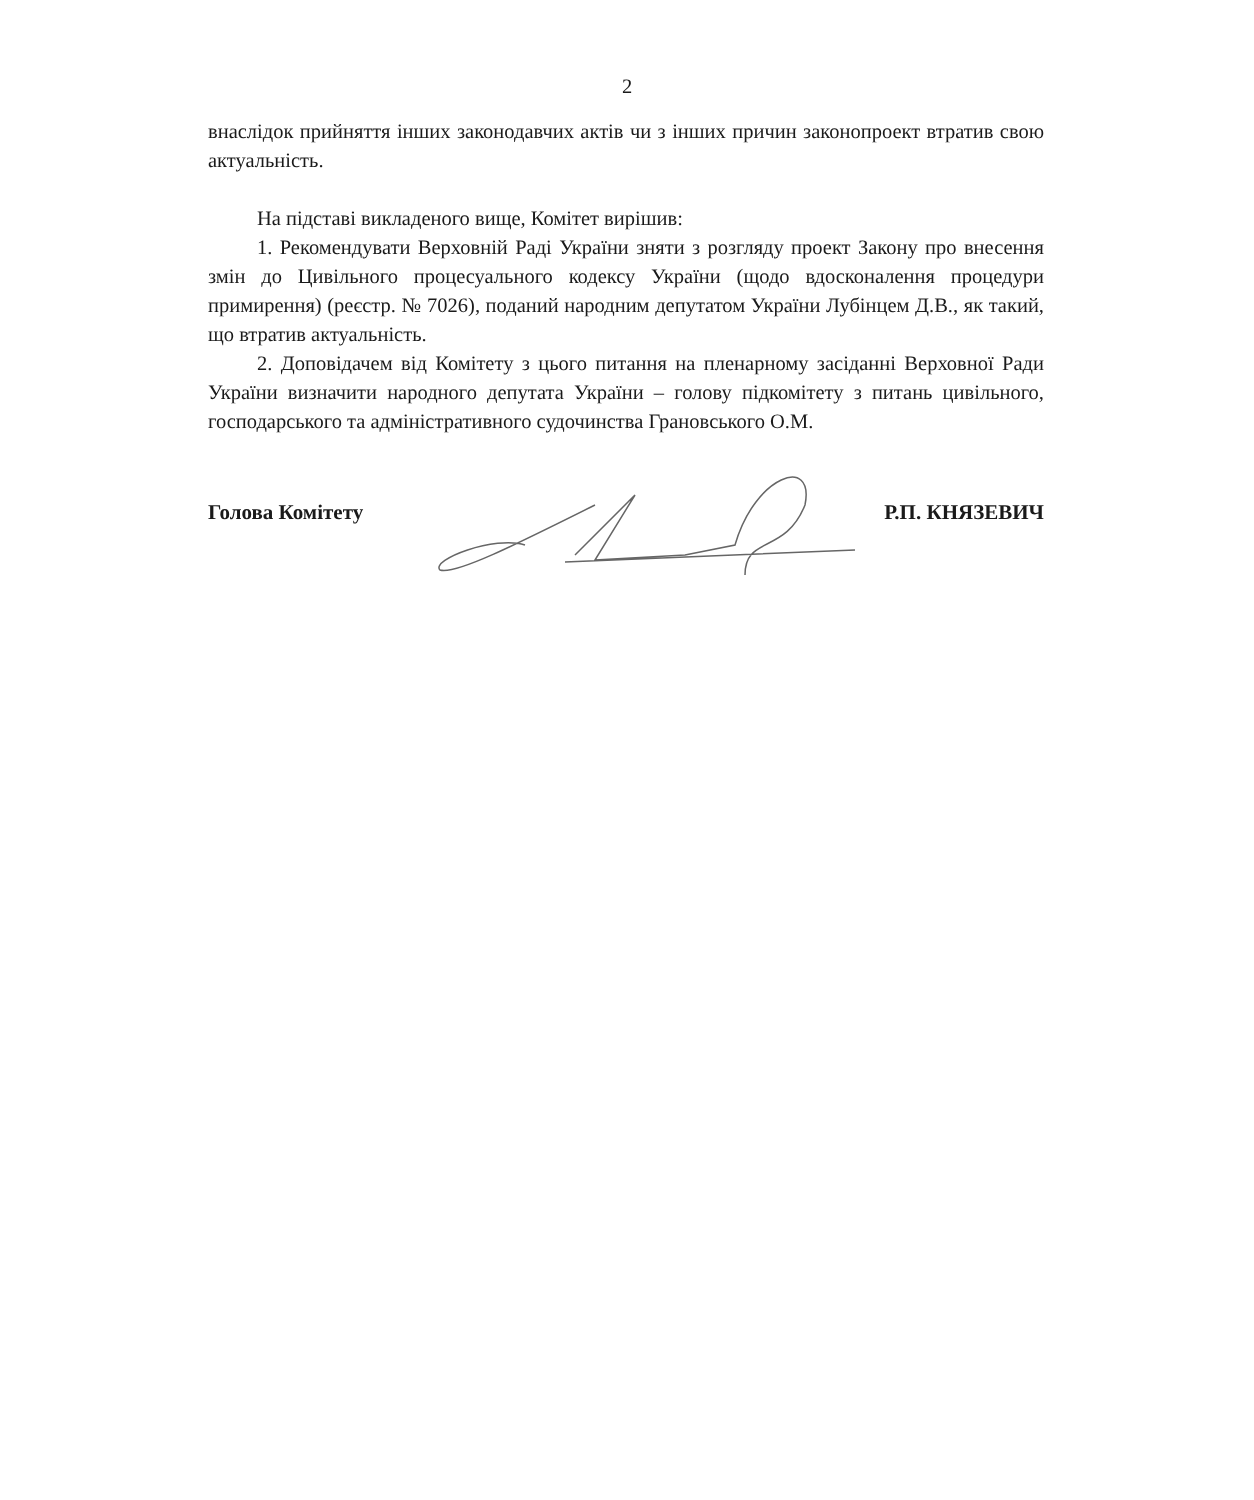2
внаслідок прийняття інших законодавчих актів чи з інших причин законопроект втратив свою актуальність.
На підставі викладеного вище, Комітет вирішив:
1. Рекомендувати Верховній Раді України зняти з розгляду проект Закону про внесення змін до Цивільного процесуального кодексу України (щодо вдосконалення процедури примирення) (реєстр. № 7026), поданий народним депутатом України Лубінцем Д.В., як такий, що втратив актуальність.
2. Доповідачем від Комітету з цього питання на пленарному засіданні Верховної Ради України визначити народного депутата України – голову підкомітету з питань цивільного, господарського та адміністративного судочинства Грановського О.М.
Голова Комітету Р.П. КНЯЗЕВИЧ